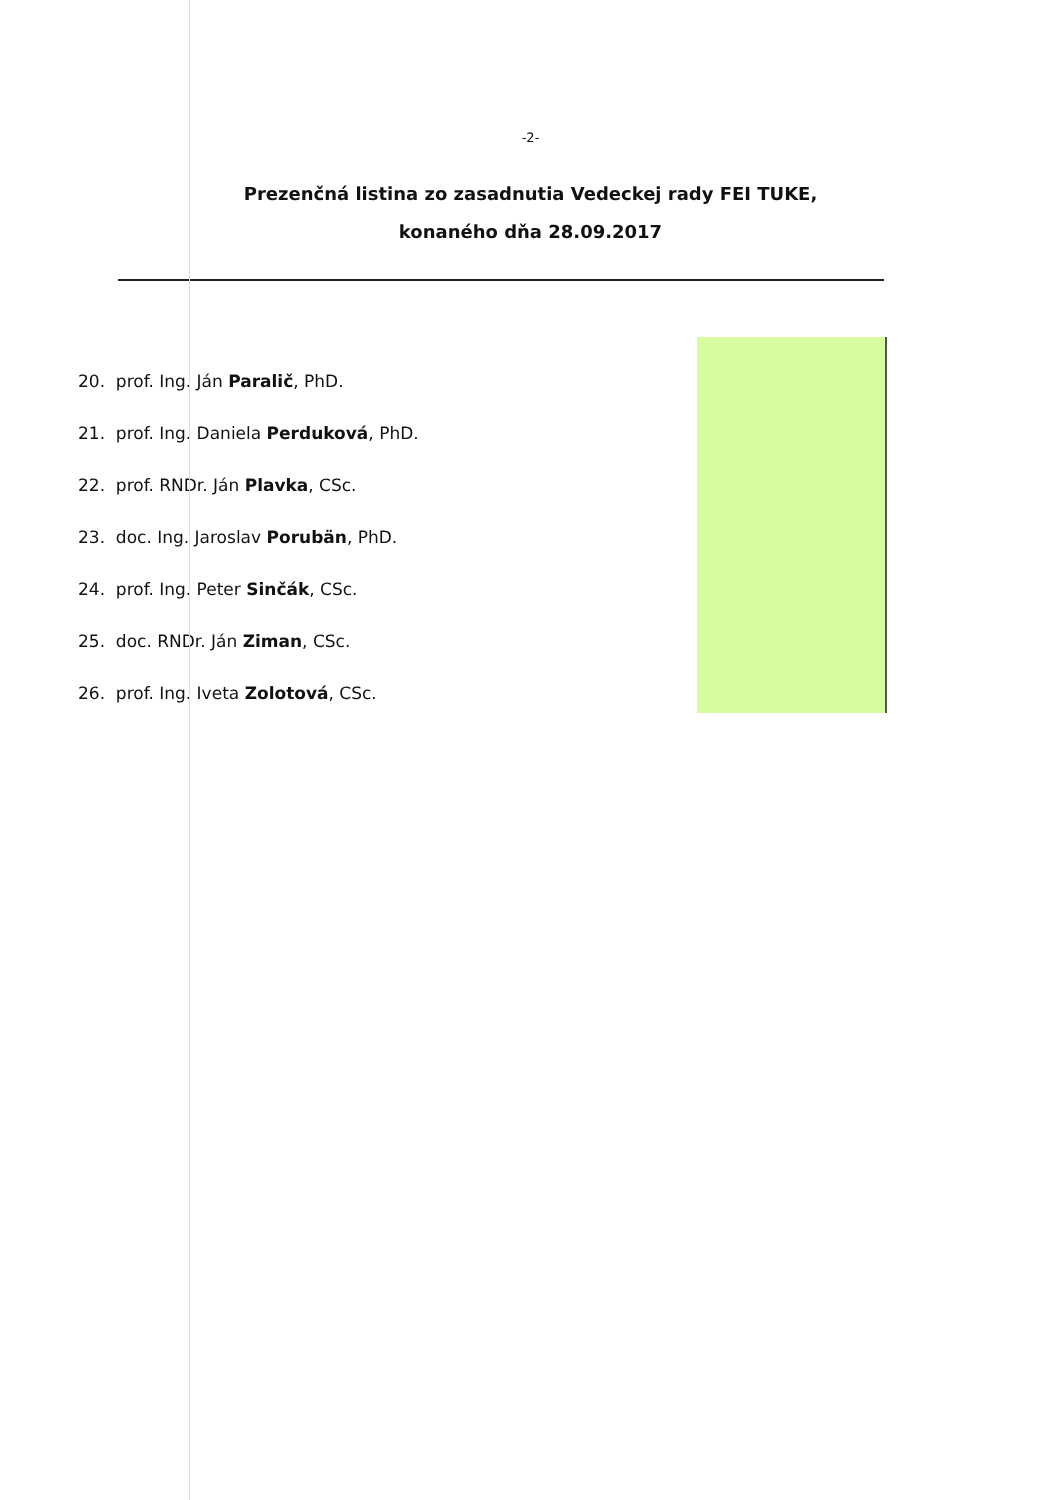-2-
Prezenčná listina zo zasadnutia Vedeckej rady FEI TUKE,
konaného dňa 28.09.2017
20. prof. Ing. Ján Paralič, PhD.
21. prof. Ing. Daniela Perduková, PhD.
22. prof. RNDr. Ján Plavka, CSc.
23. doc. Ing. Jaroslav Porubän, PhD.
24. prof. Ing. Peter Sinčák, CSc.
25. doc. RNDr. Ján Ziman, CSc.
26. prof. Ing. Iveta Zolotová, CSc.